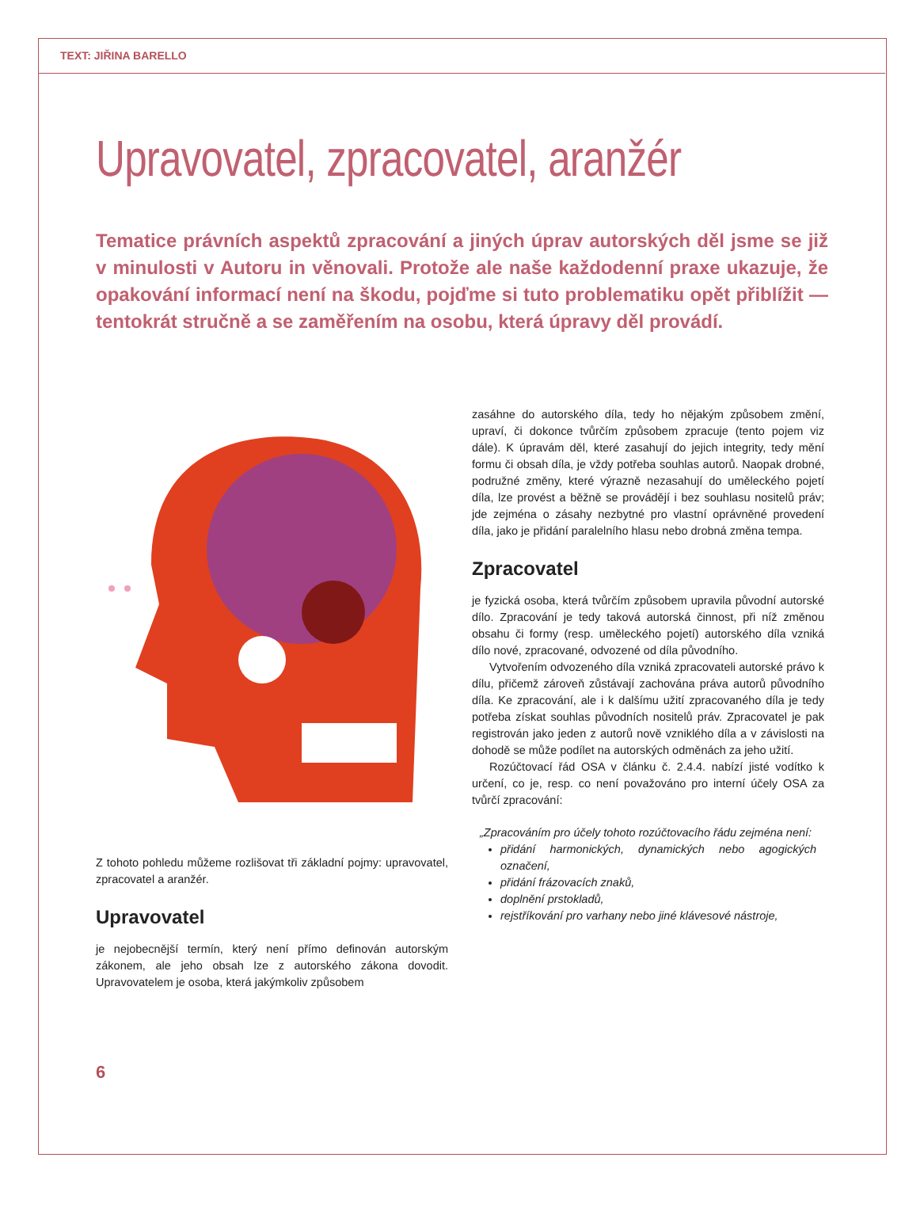TEXT: JIŘINA BARELLO
Upravovatel, zpracovatel, aranžér
Tematice právních aspektů zpracování a jiných úprav autorských děl jsme se již v minulosti v Autoru in věnovali. Protože ale naše každodenní praxe ukazuje, že opakování informací není na škodu, pojďme si tuto problematiku opět přiblížit — tentokrát stručně a se zaměřením na osobu, která úpravy děl provádí.
Z tohoto pohledu můžeme rozlišovat tři základní pojmy: upravovatel, zpracovatel a aranžér.
Upravovatel
je nejobecnější termín, který není přímo definován autorským zákonem, ale jeho obsah lze z autorského zákona dovodit. Upravovatelem je osoba, která jakýmkoliv způsobem
zasáhne do autorského díla, tedy ho nějakým způsobem změní, upraví, či dokonce tvůrčím způsobem zpracuje (tento pojem viz dále). K úpravám děl, které zasahují do jejich integrity, tedy mění formu či obsah díla, je vždy potřeba souhlas autorů. Naopak drobné, podružné změny, které výrazně nezasahují do uměleckého pojetí díla, lze provést a běžně se provádějí i bez souhlasu nositelů práv; jde zejména o zásahy nezbytné pro vlastní oprávněné provedení díla, jako je přidání paralelního hlasu nebo drobná změna tempa.
Zpracovatel
je fyzická osoba, která tvůrčím způsobem upravila původní autorské dílo. Zpracování je tedy taková autorská činnost, při níž změnou obsahu či formy (resp. uměleckého pojetí) autorského díla vzniká dílo nové, zpracované, odvozené od díla původního.
Vytvořením odvozeného díla vzniká zpracovateli autorské právo k dílu, přičemž zároveň zůstávají zachována práva autorů původního díla. Ke zpracování, ale i k dalšímu užití zpracovaného díla je tedy potřeba získat souhlas původních nositelů práv. Zpracovatel je pak registrován jako jeden z autorů nově vzniklého díla a v závislosti na dohodě se může podílet na autorských odměnách za jeho užití.
Rozúčtovací řád OSA v článku č. 2.4.4. nabízí jisté vodítko k určení, co je, resp. co není považováno pro interní účely OSA za tvůrčí zpracování:
„Zpracováním pro účely tohoto rozúčtovacího řádu zejména není:
přidání harmonických, dynamických nebo agogických označení,
přidání frázovacích znaků,
doplnění prstokladů,
rejstříkování pro varhany nebo jiné klávesové nástroje,
6